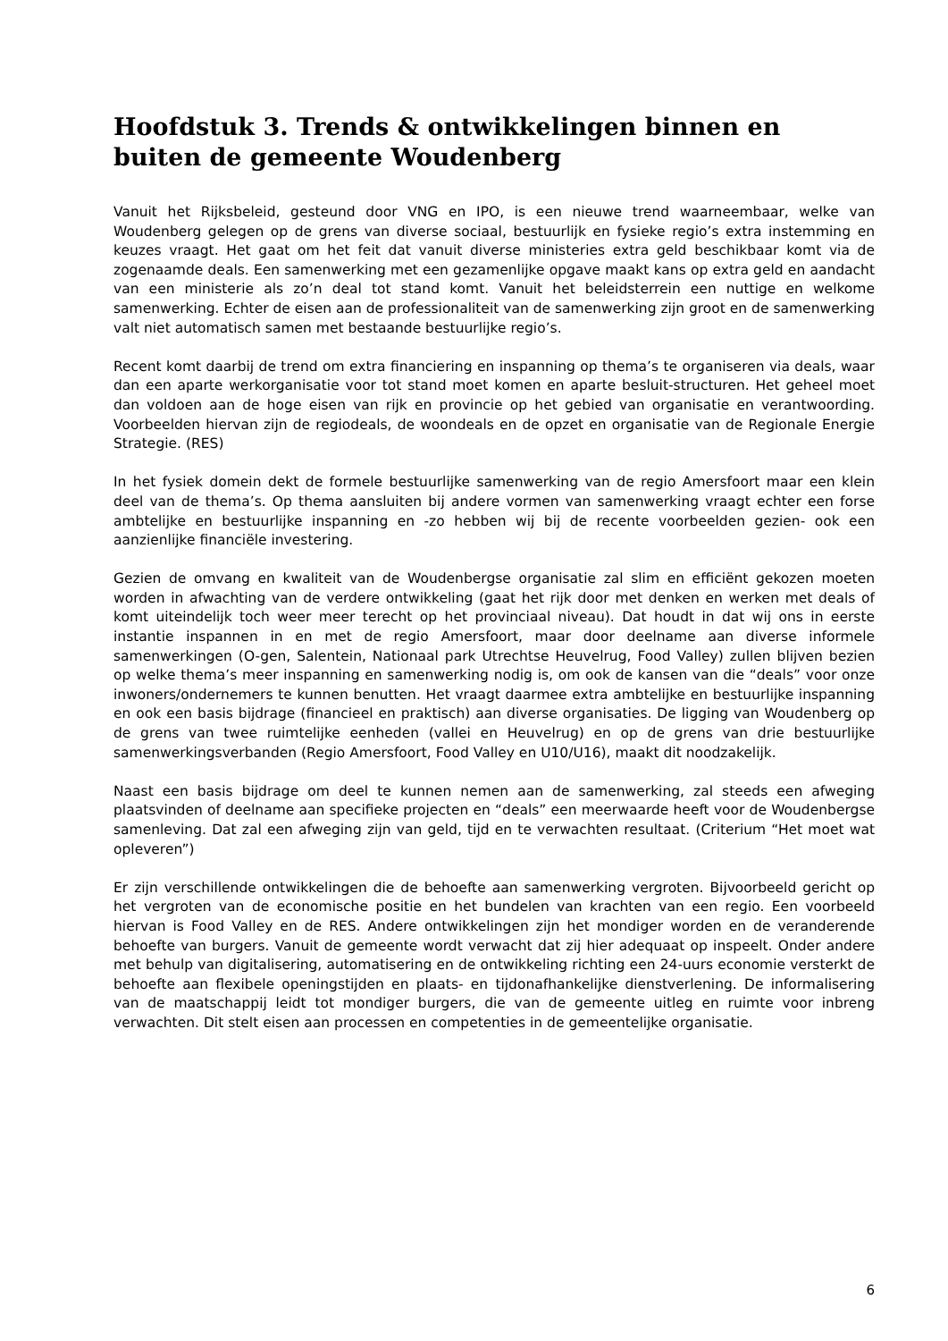Hoofdstuk 3. Trends & ontwikkelingen binnen en buiten de gemeente Woudenberg
Vanuit het Rijksbeleid, gesteund door VNG en IPO, is een nieuwe trend waarneembaar, welke van Woudenberg gelegen op de grens van diverse sociaal, bestuurlijk en fysieke regio’s extra instemming en keuzes vraagt. Het gaat om het feit dat vanuit diverse ministeries extra geld beschikbaar komt via de zogenaamde deals. Een samenwerking met een gezamenlijke opgave maakt kans op extra geld en aandacht van een ministerie als zo’n deal tot stand komt. Vanuit het beleidsterrein een nuttige en welkome samenwerking. Echter de eisen aan de professionaliteit van de samenwerking zijn groot en de samenwerking valt niet automatisch samen met bestaande bestuurlijke regio’s.
Recent komt daarbij de trend om extra financiering en inspanning op thema’s te organiseren via deals, waar dan een aparte werkorganisatie voor tot stand moet komen en aparte besluit-structuren. Het geheel moet dan voldoen aan de hoge eisen van rijk en provincie op het gebied van organisatie en verantwoording. Voorbeelden hiervan zijn de regiodeals, de woondeals en de opzet en organisatie van de Regionale Energie Strategie. (RES)
In het fysiek domein dekt de formele bestuurlijke samenwerking van de regio Amersfoort maar een klein deel van de thema’s. Op thema aansluiten bij andere vormen van samenwerking vraagt echter een forse ambtelijke en bestuurlijke inspanning en -zo hebben wij bij de recente voorbeelden gezien- ook een aanzienlijke financiële investering.
Gezien de omvang en kwaliteit van de Woudenbergse organisatie zal slim en efficiënt gekozen moeten worden in afwachting van de verdere ontwikkeling (gaat het rijk door met denken en werken met deals of komt uiteindelijk toch weer meer terecht op het provinciaal niveau). Dat houdt in dat wij ons in eerste instantie inspannen in en met de regio Amersfoort, maar door deelname aan diverse informele samenwerkingen (O-gen, Salentein, Nationaal park Utrechtse Heuvelrug, Food Valley) zullen blijven bezien op welke thema’s meer inspanning en samenwerking nodig is, om ook de kansen van die “deals” voor onze inwoners/ondernemers te kunnen benutten. Het vraagt daarmee extra ambtelijke en bestuurlijke inspanning en ook een basis bijdrage (financieel en praktisch) aan diverse organisaties. De ligging van Woudenberg op de grens van twee ruimtelijke eenheden (vallei en Heuvelrug) en op de grens van drie bestuurlijke samenwerkingsverbanden (Regio Amersfoort, Food Valley en U10/U16), maakt dit noodzakelijk.
Naast een basis bijdrage om deel te kunnen nemen aan de samenwerking, zal steeds een afweging plaatsvinden of deelname aan specifieke projecten en “deals” een meerwaarde heeft voor de Woudenbergse samenleving. Dat zal een afweging zijn van geld, tijd en te verwachten resultaat. (Criterium “Het moet wat opleveren”)
Er zijn verschillende ontwikkelingen die de behoefte aan samenwerking vergroten. Bijvoorbeeld gericht op het vergroten van de economische positie en het bundelen van krachten van een regio. Een voorbeeld hiervan is Food Valley en de RES. Andere ontwikkelingen zijn het mondiger worden en de veranderende behoefte van burgers. Vanuit de gemeente wordt verwacht dat zij hier adequaat op inspeelt. Onder andere met behulp van digitalisering, automatisering en de ontwikkeling richting een 24-uurs economie versterkt de behoefte aan flexibele openingstijden en plaats- en tijdonafhankelijke dienstverlening. De informalisering van de maatschappij leidt tot mondiger burgers, die van de gemeente uitleg en ruimte voor inbreng verwachten. Dit stelt eisen aan processen en competenties in de gemeentelijke organisatie.
6